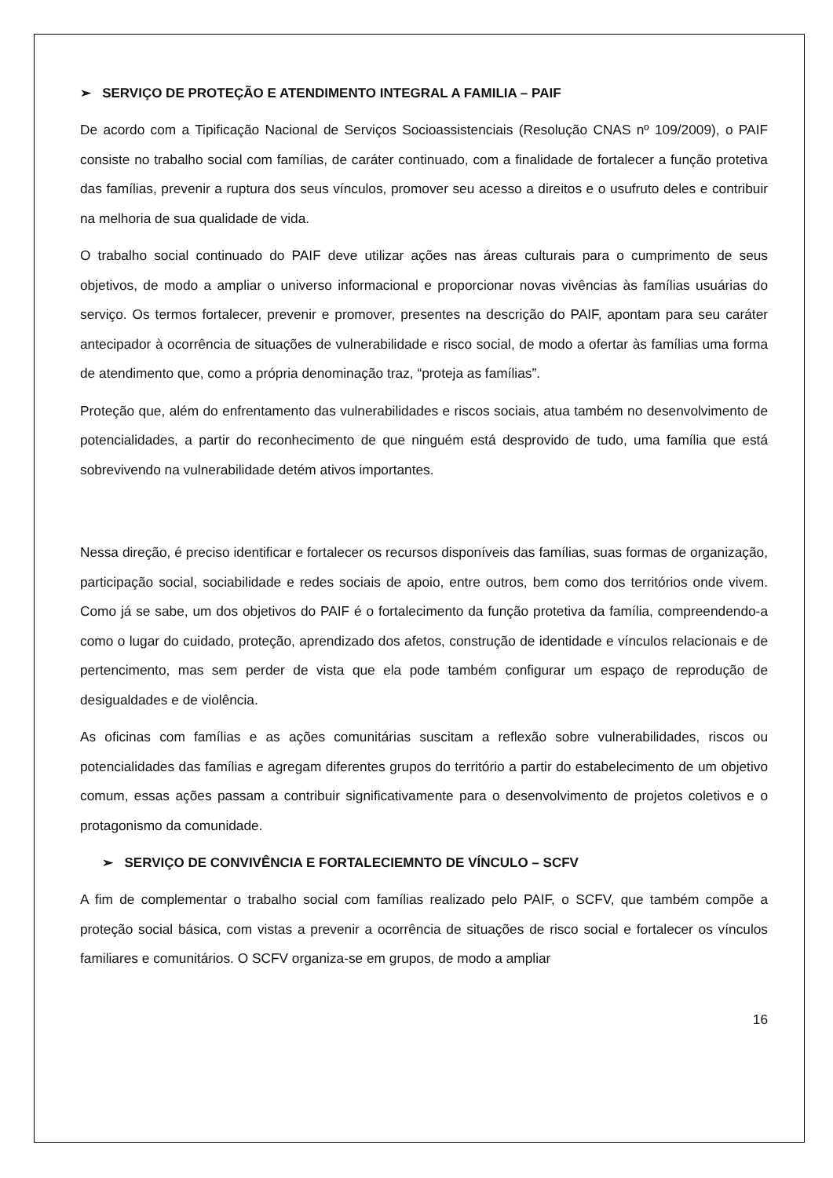➢ SERVIÇO DE PROTEÇÃO E ATENDIMENTO INTEGRAL A FAMILIA – PAIF
De acordo com a Tipificação Nacional de Serviços Socioassistenciais (Resolução CNAS nº 109/2009), o PAIF consiste no trabalho social com famílias, de caráter continuado, com a finalidade de fortalecer a função protetiva das famílias, prevenir a ruptura dos seus vínculos, promover seu acesso a direitos e o usufruto deles e contribuir na melhoria de sua qualidade de vida.
O trabalho social continuado do PAIF deve utilizar ações nas áreas culturais para o cumprimento de seus objetivos, de modo a ampliar o universo informacional e proporcionar novas vivências às famílias usuárias do serviço. Os termos fortalecer, prevenir e promover, presentes na descrição do PAIF, apontam para seu caráter antecipador à ocorrência de situações de vulnerabilidade e risco social, de modo a ofertar às famílias uma forma de atendimento que, como a própria denominação traz, “proteja as famílias”.
Proteção que, além do enfrentamento das vulnerabilidades e riscos sociais, atua também no desenvolvimento de potencialidades, a partir do reconhecimento de que ninguém está desprovido de tudo, uma família que está sobrevivendo na vulnerabilidade detém ativos importantes.
Nessa direção, é preciso identificar e fortalecer os recursos disponíveis das famílias, suas formas de organização, participação social, sociabilidade e redes sociais de apoio, entre outros, bem como dos territórios onde vivem. Como já se sabe, um dos objetivos do PAIF é o fortalecimento da função protetiva da família, compreendendo-a como o lugar do cuidado, proteção, aprendizado dos afetos, construção de identidade e vínculos relacionais e de pertencimento, mas sem perder de vista que ela pode também configurar um espaço de reprodução de desigualdades e de violência.
As oficinas com famílias e as ações comunitárias suscitam a reflexão sobre vulnerabilidades, riscos ou potencialidades das famílias e agregam diferentes grupos do território a partir do estabelecimento de um objetivo comum, essas ações passam a contribuir significativamente para o desenvolvimento de projetos coletivos e o protagonismo da comunidade.
➢ SERVIÇO DE CONVIVÊNCIA E FORTALECIEMNTO DE VÍNCULO – SCFV
A fim de complementar o trabalho social com famílias realizado pelo PAIF, o SCFV, que também compõe a proteção social básica, com vistas a prevenir a ocorrência de situações de risco social e fortalecer os vínculos familiares e comunitários. O SCFV organiza-se em grupos, de modo a ampliar
16